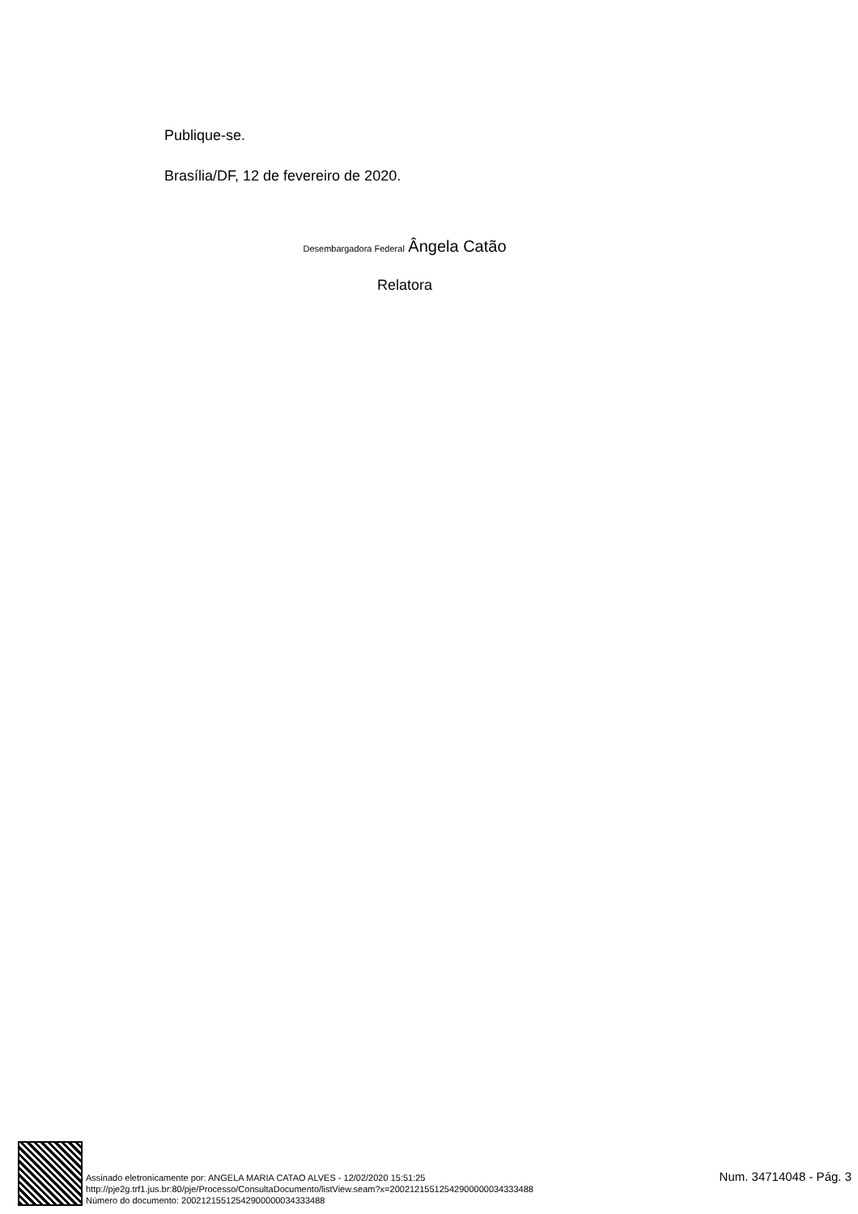Publique-se.
Brasília/DF, 12 de fevereiro de 2020.
Desembargadora Federal Ângela Catão
Relatora
Assinado eletronicamente por: ANGELA MARIA CATAO ALVES - 12/02/2020 15:51:25
http://pje2g.trf1.jus.br:80/pje/Processo/ConsultaDocumento/listView.seam?x=20021215512542900000034333488
Número do documento: 20021215512542900000034333488
Num. 34714048 - Pág. 3